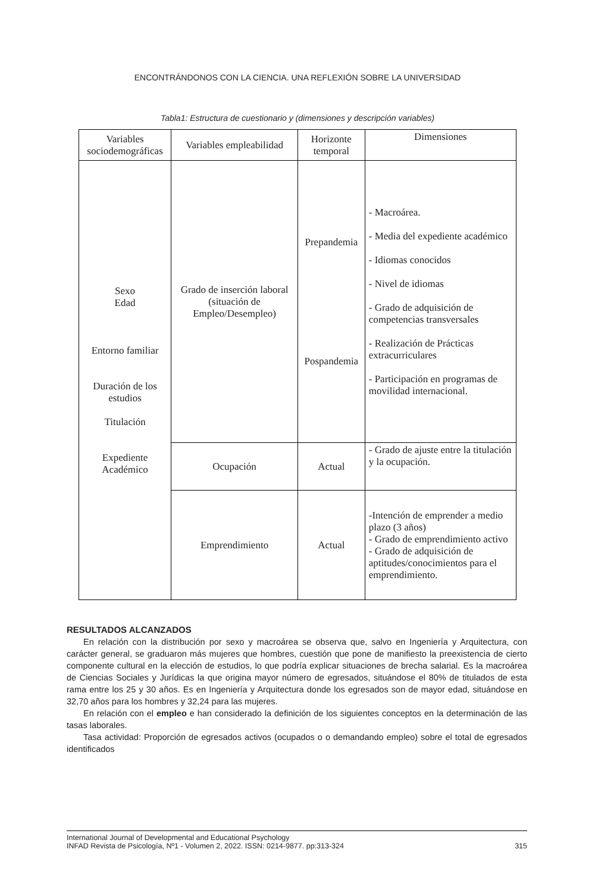ENCONTRÁNDONOS CON LA CIENCIA. UNA REFLEXIÓN SOBRE LA UNIVERSIDAD
Tabla1: Estructura de cuestionario y (dimensiones y descripción variables)
| Variables sociodemográficas | Variables empleabilidad | Horizonte temporal | Dimensiones |
| --- | --- | --- | --- |
| Sexo Edad Entorno familiar Duración de los estudios Titulación Expediente Académico | Grado de inserción laboral (situación de Empleo/Desempleo) | Prepandemia Pospandemia | - Macroárea. - Media del expediente académico - Idiomas conocidos - Nivel de idiomas - Grado de adquisición de competencias transversales - Realización de Prácticas extracurriculares - Participación en programas de movilidad internacional. |
| | Ocupación | Actual | - Grado de ajuste entre la titulación y la ocupación. |
| | Emprendimiento | Actual | -Intención de emprender a medio plazo (3 años) - Grado de emprendimiento activo - Grado de adquisición de aptitudes/conocimientos para el emprendimiento. |
RESULTADOS ALCANZADOS
En relación con la distribución por sexo y macroárea se observa que, salvo en Ingeniería y Arquitectura, con carácter general, se graduaron más mujeres que hombres, cuestión que pone de manifiesto la preexistencia de cierto componente cultural en la elección de estudios, lo que podría explicar situaciones de brecha salarial. Es la macroárea de Ciencias Sociales y Jurídicas la que origina mayor número de egresados, situándose el 80% de titulados de esta rama entre los 25 y 30 años. Es en Ingeniería y Arquitectura donde los egresados son de mayor edad, situándose en 32,70 años para los hombres y 32,24 para las mujeres.
En relación con el empleo e han considerado la definición de los siguientes conceptos en la determinación de las tasas laborales.
Tasa actividad: Proporción de egresados activos (ocupados o o demandando empleo) sobre el total de egresados identificados
International Journal of Developmental and Educational Psychology
INFAD Revista de Psicología, Nº1 - Volumen 2, 2022. ISSN: 0214-9877. pp:313-324 315